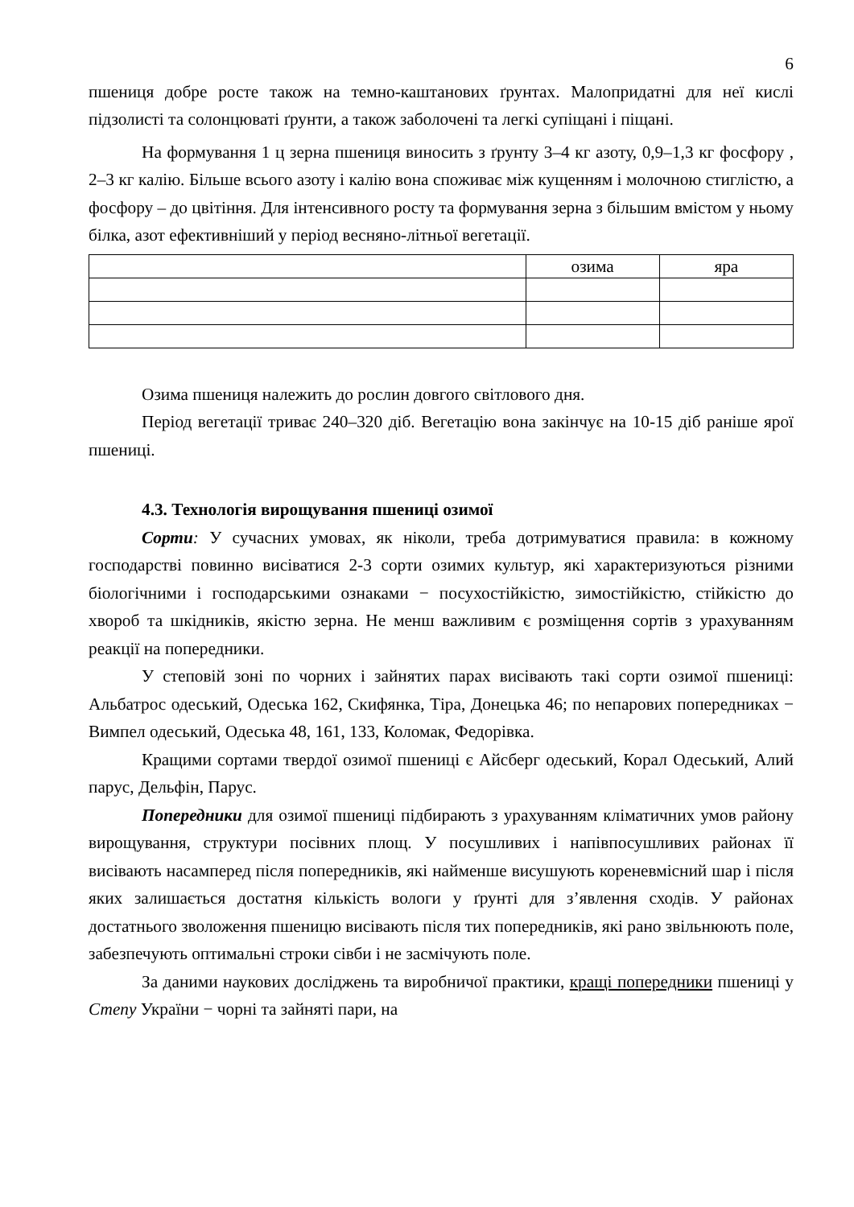6
пшениця добре росте також на темно-каштанових ґрунтах. Малопридатні для неї кислі підзолисті та солонцюваті ґрунти, а також заболочені та легкі супіщані і піщані.
На формування 1 ц зерна пшениця виносить з ґрунту 3–4 кг азоту, 0,9–1,3 кг фосфору , 2–3 кг калію. Більше всього азоту і калію вона споживає між кущенням і молочною стиглістю, а фосфору – до цвітіння. Для інтенсивного росту та формування зерна з більшим вмістом у ньому білка, азот ефективніший у період весняно-літньої вегетації.
| | озима | яра |
Озима пшениця належить до рослин довгого світлового дня.
Період вегетації триває 240–320 діб. Вегетацію вона закінчує на 10-15 діб раніше ярої пшениці.
4.3. Технологія вирощування пшениці озимої
Сорти: У сучасних умовах, як ніколи, треба дотримуватися правила: в кожному господарстві повинно висіватися 2-3 сорти озимих культур, які характеризуються різними біологічними і господарськими ознаками − посухостійкістю, зимостійкістю, стійкістю до хвороб та шкідників, якістю зерна. Не менш важливим є розміщення сортів з урахуванням реакції на попередники.
У степовій зоні по чорних і зайнятих парах висівають такі сорти озимої пшениці: Альбатрос одеський, Одеська 162, Скифянка, Тіра, Донецька 46; по непарових попередниках − Вимпел одеський, Одеська 48, 161, 133, Коломак, Федорівка.
Кращими сортами твердої озимої пшениці є Айсберг одеський, Корал Одеський, Алий парус, Дельфін, Парус.
Попередники для озимої пшениці підбирають з урахуванням кліматичних умов району вирощування, структури посівних площ. У посушливих і напівпосушливих районах її висівають насамперед після попередників, які найменше висушують кореневмісний шар і після яких залишається достатня кількість вологи у ґрунті для з’явлення сходів. У районах достатнього зволоження пшеницю висівають після тих попередників, які рано звільнюють поле, забезпечують оптимальні строки сівби і не засмічують поле.
За даними наукових досліджень та виробничої практики, кращі попередники пшениці у Степу України − чорні та зайняті пари, на